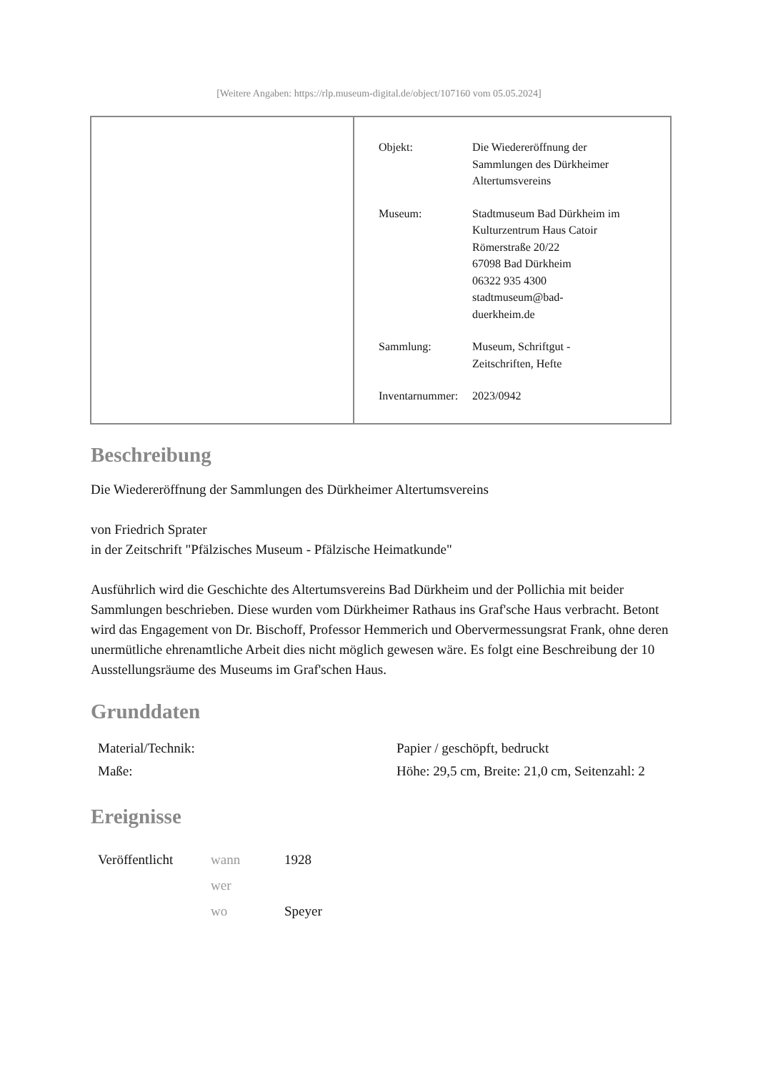[Weitere Angaben: https://rlp.museum-digital.de/object/107160 vom 05.05.2024]
| Objekt: | Die Wiedereröffnung der Sammlungen des Dürkheimer Altertumsvereins |
| Museum: | Stadtmuseum Bad Dürkheim im Kulturzentrum Haus Catoir Römerstraße 20/22 67098 Bad Dürkheim 06322 935 4300 stadtmuseum@bad- duerkheim.de |
| Sammlung: | Museum, Schriftgut - Zeitschriften, Hefte |
| Inventarnummer: | 2023/0942 |
Beschreibung
Die Wiedereröffnung der Sammlungen des Dürkheimer Altertumsvereins
von Friedrich Sprater
in der Zeitschrift "Pfälzisches Museum - Pfälzische Heimatkunde"
Ausführlich wird die Geschichte des Altertumsvereins Bad Dürkheim und der Pollichia mit beider Sammlungen beschrieben. Diese wurden vom Dürkheimer Rathaus ins Graf'sche Haus verbracht. Betont wird das Engagement von Dr. Bischoff, Professor Hemmerich und Obervermessungsrat Frank, ohne deren unermütliche ehrenamtliche Arbeit dies nicht möglich gewesen wäre. Es folgt eine Beschreibung der 10 Ausstellungsräume des Museums im Graf'schen Haus.
Grunddaten
| Material/Technik: | Papier / geschöpft, bedruckt |
| Maße: | Höhe: 29,5 cm, Breite: 21,0 cm, Seitenzahl: 2 |
Ereignisse
| Veröffentlicht | wann | 1928 |
| | wer | |
| | wo | Speyer |